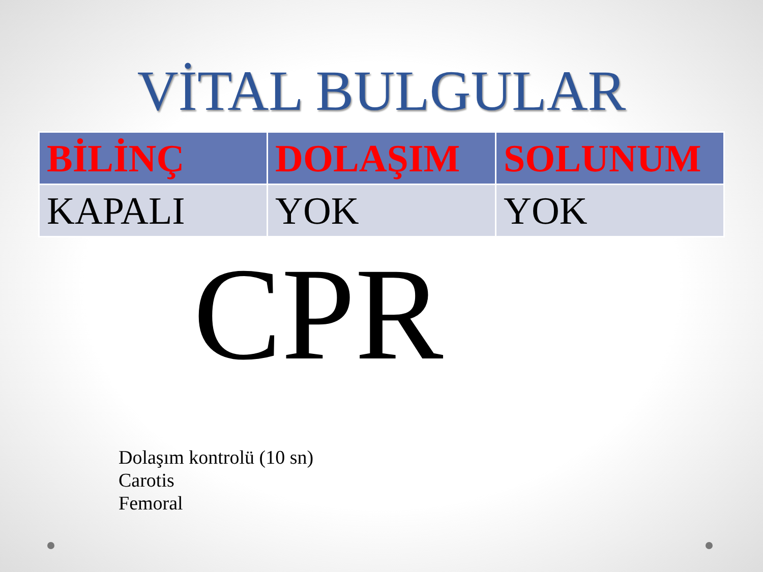VİTAL BULGULAR
| BİLİNÇ | DOLAŞIM | SOLUNUM |
| --- | --- | --- |
| KAPALI | YOK | YOK |
CPR
Dolaşım kontrolü (10 sn)
Carotis
Femoral